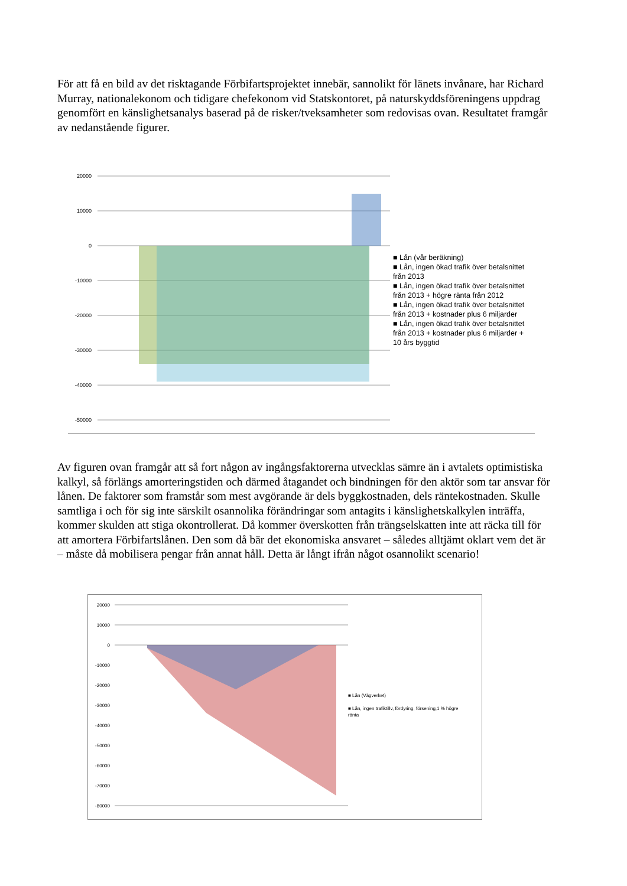För att få en bild av det risktagande Förbifartsprojektet innebär, sannolikt för länets invånare, har Richard Murray, nationalekonom och tidigare chefekonom vid Statskontoret, på naturskyddsföreningens uppdrag genomfört en känslighetsanalys baserad på de risker/tveksamheter som redovisas ovan. Resultatet framgår av nedanstående figurer.
20000
10000
0
-10000
-20000
-30000
-40000
-50000
■ Lån (vår beräkning)
■ Lån, ingen ökad trafik över betalsnittet från 2013
■ Lån, ingen ökad trafik över betalsnittet från 2013 + högre ränta från 2012
■ Lån, ingen ökad trafik över betalsnittet från 2013 + kostnader plus 6 miljarder
■ Lån, ingen ökad trafik över betalsnittet från 2013 + kostnader plus 6 miljarder + 10 års byggtid
Av figuren ovan framgår att så fort någon av ingångsfaktorerna utvecklas sämre än i avtalets optimistiska kalkyl, så förlängs amorteringstiden och därmed åtagandet och bindningen för den aktör som tar ansvar för lånen. De faktorer som framstår som mest avgörande är dels byggkostnaden, dels räntekostnaden. Skulle samtliga i och för sig inte särskilt osannolika förändringar som antagits i känslighetskalkylen inträffa, kommer skulden att stiga okontrollerat. Då kommer överskotten från trängselskatten inte att räcka till för att amortera Förbifartslånen. Den som då bär det ekonomiska ansvaret – således alltjämt oklart vem det är – måste då mobilisera pengar från annat håll. Detta är långt ifrån något osannolikt scenario!
20000
10000
0
-10000
-20000
-30000
-40000
-50000
-60000
-70000
-80000
■ Lån (Vägverket)
■ Lån, ingen trafiktillv, fördyring, försening,1 % högre ränta